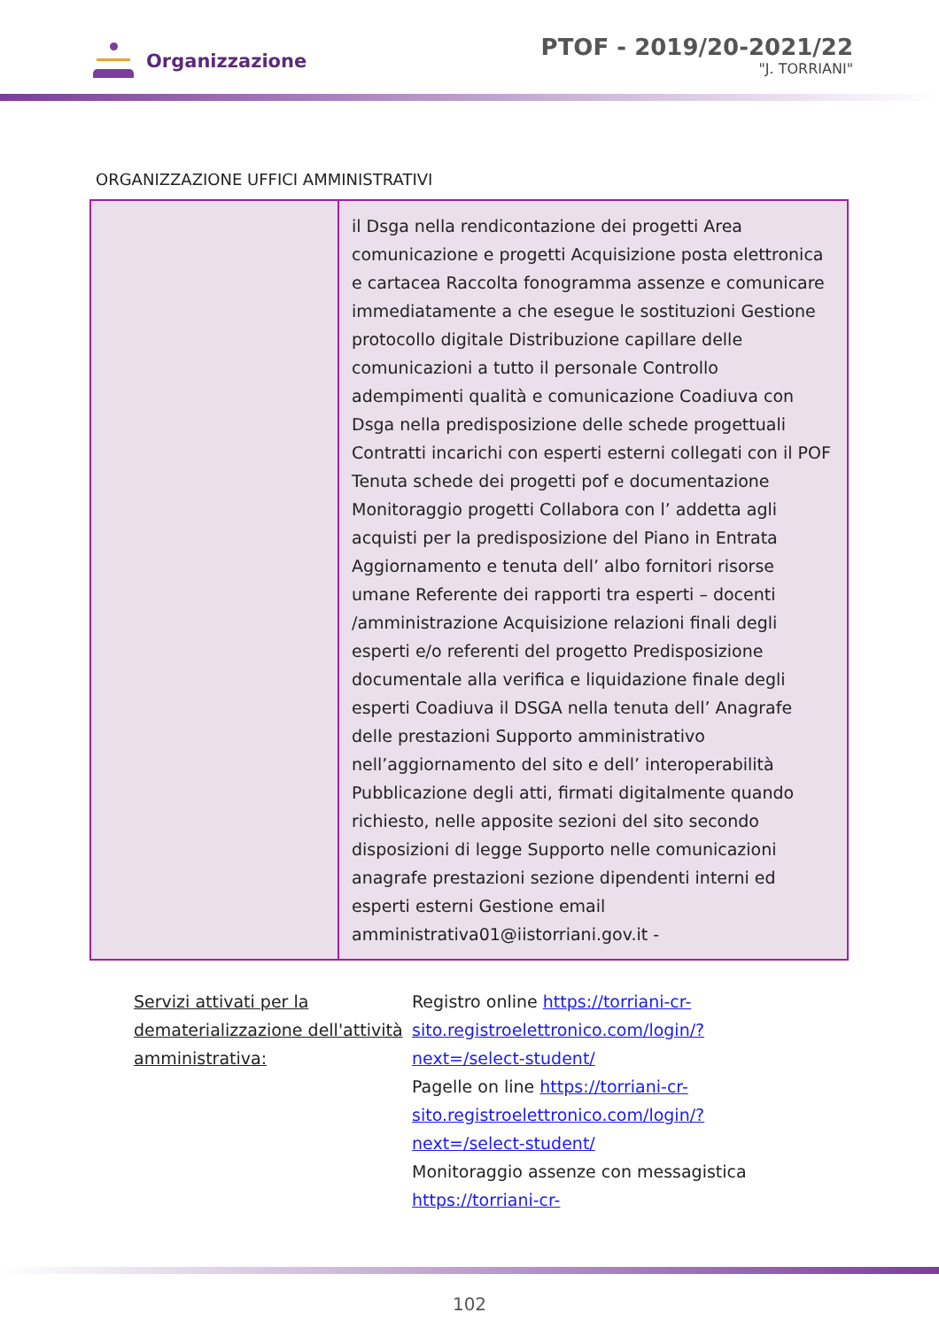Organizzazione
PTOF - 2019/20-2021/22
"J. TORRIANI"
ORGANIZZAZIONE UFFICI AMMINISTRATIVI
| | il Dsga nella rendicontazione dei progetti Area comunicazione e progetti Acquisizione posta elettronica e cartacea Raccolta fonogramma assenze e comunicare immediatamente a che esegue le sostituzioni Gestione protocollo digitale Distribuzione capillare delle comunicazioni a tutto il personale Controllo adempimenti qualità e comunicazione Coadiuva con Dsga nella predisposizione delle schede progettuali Contratti incarichi con esperti esterni collegati con il POF Tenuta schede dei progetti pof e documentazione Monitoraggio progetti Collabora con l’ addetta agli acquisti per la predisposizione del Piano in Entrata Aggiornamento e tenuta dell’ albo fornitori risorse umane Referente dei rapporti tra esperti – docenti /amministrazione Acquisizione relazioni finali degli esperti e/o referenti del progetto Predisposizione documentale alla verifica e liquidazione finale degli esperti Coadiuva il DSGA nella tenuta dell’ Anagrafe delle prestazioni Supporto amministrativo nell’aggiornamento del sito e dell’ interoperabilità Pubblicazione degli atti, firmati digitalmente quando richiesto, nelle apposite sezioni del sito secondo disposizioni di legge Supporto nelle comunicazioni anagrafe prestazioni sezione dipendenti interni ed esperti esterni Gestione email amministrativa01@iistorriani.gov.it - |
Servizi attivati per la dematerializzazione dell'attività amministrativa:
Registro online https://torriani-cr-sito.registroelettronico.com/login/?next=/select-student/
Pagelle on line https://torriani-cr-sito.registroelettronico.com/login/?next=/select-student/
Monitoraggio assenze con messagistica https://torriani-cr-
102